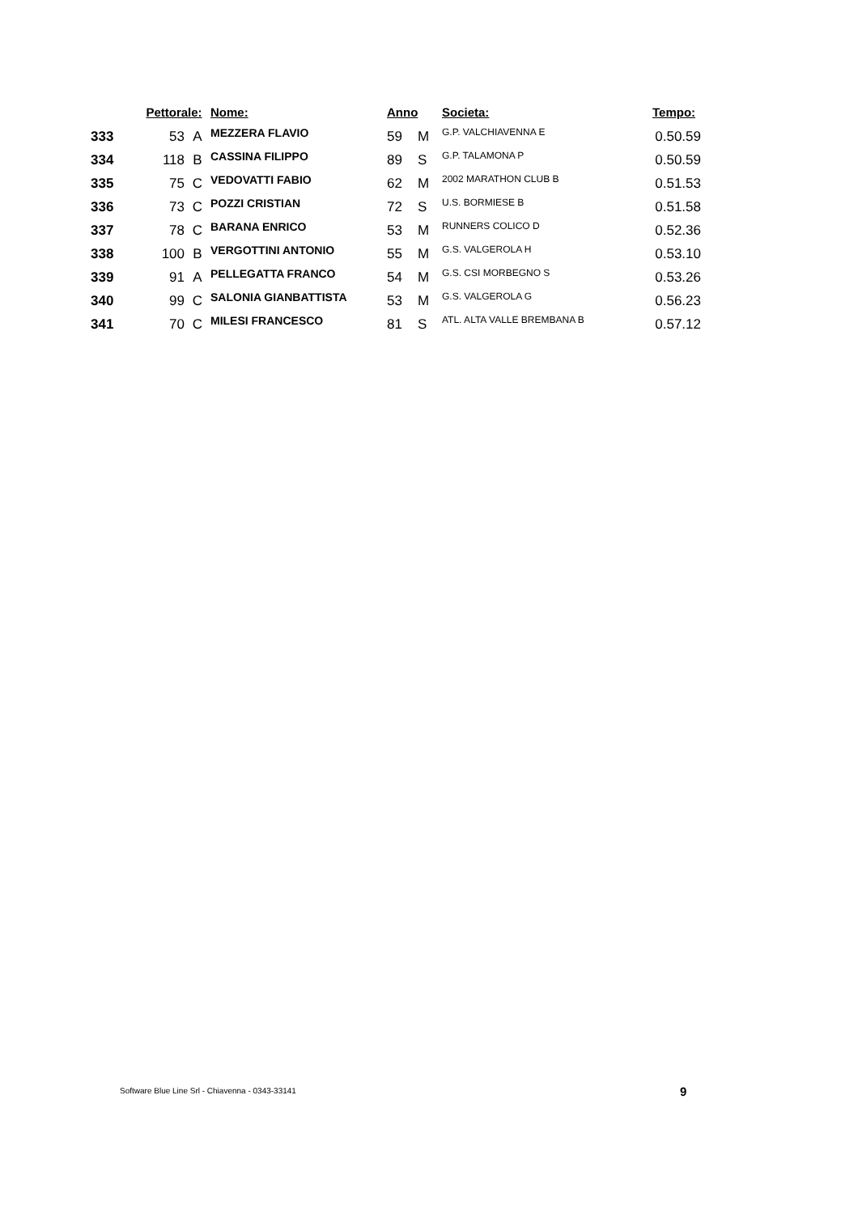| | Pettorale: | | Nome: | Anno | | Societa: | Tempo: |
| --- | --- | --- | --- | --- | --- | --- | --- |
| 333 | 53 | A | MEZZERA FLAVIO | 59 | M | G.P. VALCHIAVENNA E | 0.50.59 |
| 334 | 118 | B | CASSINA FILIPPO | 89 | S | G.P. TALAMONA P | 0.50.59 |
| 335 | 75 | C | VEDOVATTI FABIO | 62 | M | 2002 MARATHON CLUB B | 0.51.53 |
| 336 | 73 | C | POZZI CRISTIAN | 72 | S | U.S. BORMIESE B | 0.51.58 |
| 337 | 78 | C | BARANA ENRICO | 53 | M | RUNNERS COLICO D | 0.52.36 |
| 338 | 100 | B | VERGOTTINI ANTONIO | 55 | M | G.S. VALGEROLA H | 0.53.10 |
| 339 | 91 | A | PELLEGATTA FRANCO | 54 | M | G.S. CSI MORBEGNO S | 0.53.26 |
| 340 | 99 | C | SALONIA GIANBATTISTA | 53 | M | G.S. VALGEROLA G | 0.56.23 |
| 341 | 70 | C | MILESI FRANCESCO | 81 | S | ATL. ALTA VALLE BREMBANA B | 0.57.12 |
Software Blue Line Srl - Chiavenna - 0343-33141 9